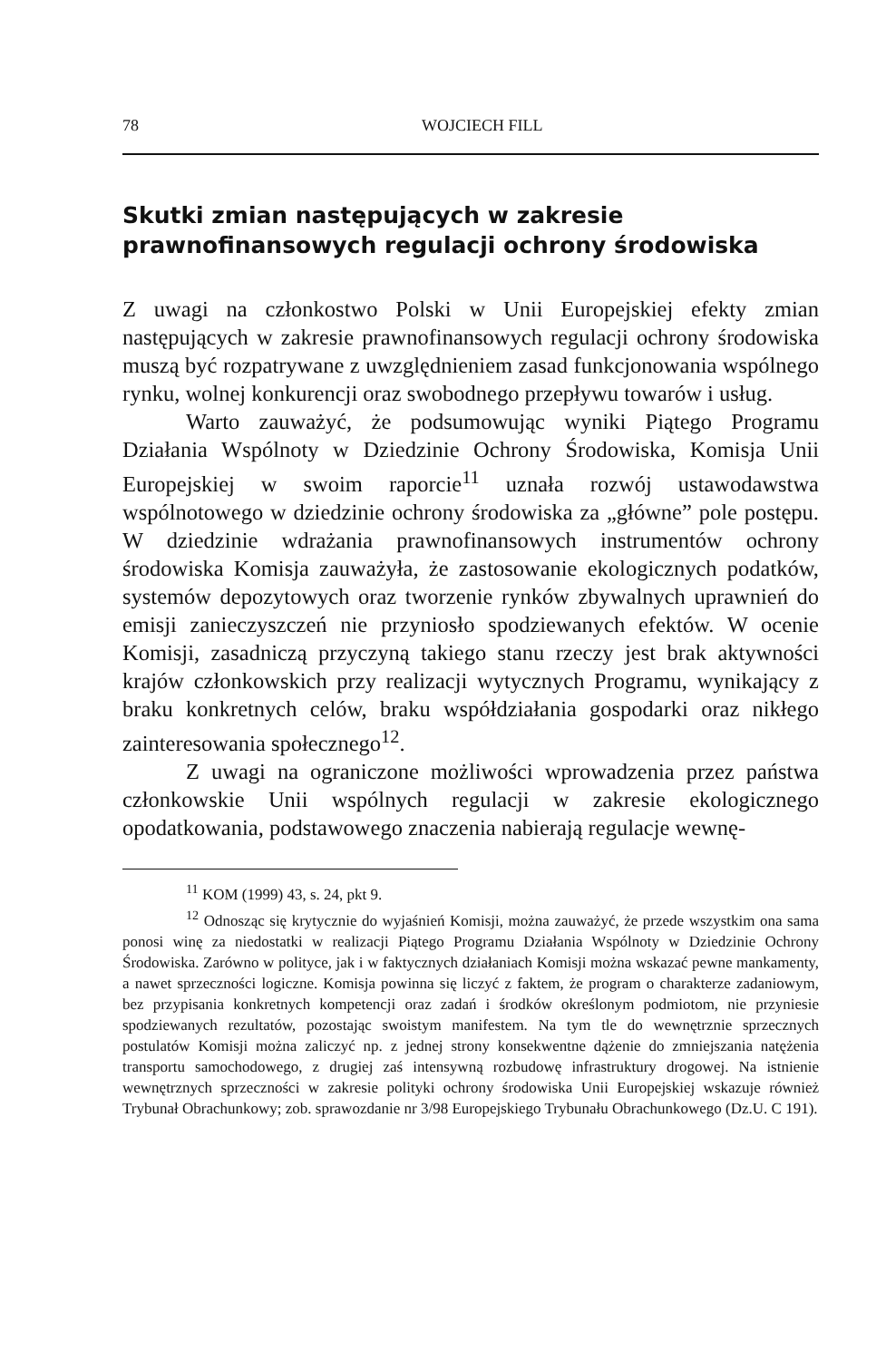78 WOJCIECH FILL
Skutki zmian następujących w zakresie prawnofinansowych regulacji ochrony środowiska
Z uwagi na członkostwo Polski w Unii Europejskiej efekty zmian następujących w zakresie prawnofinansowych regulacji ochrony środowiska muszą być rozpatrywane z uwzględnieniem zasad funkcjonowania wspólnego rynku, wolnej konkurencji oraz swobodnego przepływu towarów i usług.
Warto zauważyć, że podsumowując wyniki Piątego Programu Działania Wspólnoty w Dziedzinie Ochrony Środowiska, Komisja Unii Europejskiej w swoim raporcie<sup>11</sup> uznała rozwój ustawodawstwa wspólnotowego w dziedzinie ochrony środowiska za „główne” pole postępu. W dziedzinie wdrażania prawnofinansowych instrumentów ochrony środowiska Komisja zauważyła, że zastosowanie ekologicznych podatków, systemów depozytowych oraz tworzenie rynków zbywalnych uprawnień do emisji zanieczyszczeń nie przyniosło spodziewanych efektów. W ocenie Komisji, zasadniczą przyczyną takiego stanu rzeczy jest brak aktywności krajów członkowskich przy realizacji wytycznych Programu, wynikający z braku konkretnych celów, braku współdziałania gospodarki oraz nikłego zainteresowania społecznego<sup>12</sup>.
Z uwagi na ograniczone możliwości wprowadzenia przez państwa członkowskie Unii wspólnych regulacji w zakresie ekologicznego opodatkowania, podstawowego znaczenia nabierają regulacje wewnę-
<sup>11</sup> KOM (1999) 43, s. 24, pkt 9.
<sup>12</sup> Odnosząc się krytycznie do wyjaśnień Komisji, można zauważyć, że przede wszystkim ona sama ponosi winę za niedostatki w realizacji Piątego Programu Działania Wspólnoty w Dziedzinie Ochrony Środowiska. Zarówno w polityce, jak i w faktycznych działaniach Komisji można wskazać pewne mankamenty, a nawet sprzeczności logiczne. Komisja powinna się liczyć z faktem, że program o charakterze zadaniowym, bez przypisania konkretnych kompetencji oraz zadań i środków określonym podmiotom, nie przyniesie spodziewanych rezultatów, pozostając swoistym manifestem. Na tym tle do wewnętrznie sprzecznych postulatów Komisji można zaliczyć np. z jednej strony konsekwentne dążenie do zmniejszania natężenia transportu samochodowego, z drugiej zaś intensywną rozbudowę infrastruktury drogowej. Na istnienie wewnętrznych sprzeczności w zakresie polityki ochrony środowiska Unii Europejskiej wskazuje również Trybunał Obrachunkowy; zob. sprawozdanie nr 3/98 Europejskiego Trybunału Obrachunkowego (Dz.U. C 191).